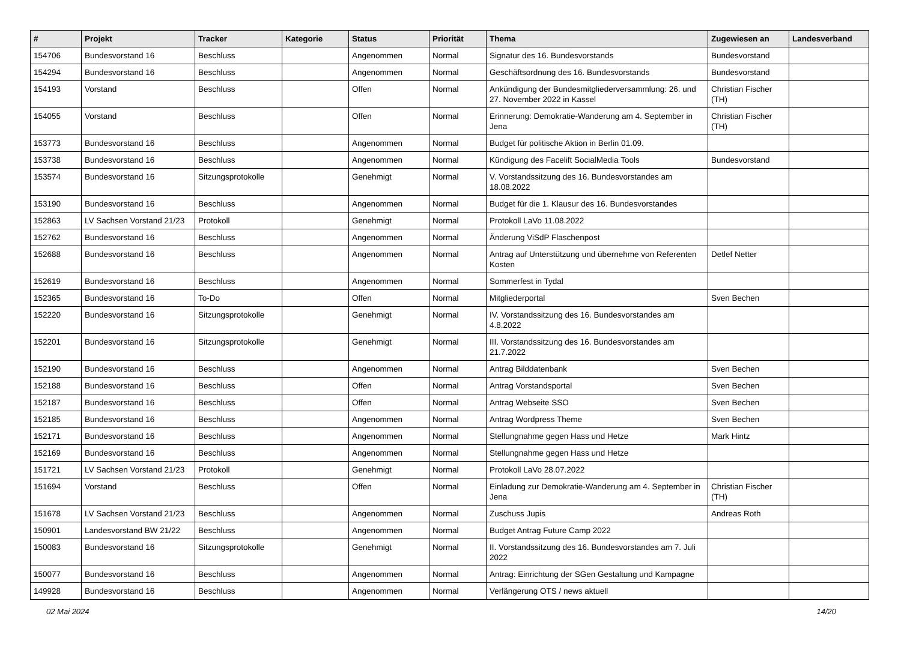| # | Projekt | Tracker | Kategorie | Status | Priorität | Thema | Zugewiesen an | Landesverband |
| --- | --- | --- | --- | --- | --- | --- | --- | --- |
| 154706 | Bundesvorstand 16 | Beschluss | | Angenommen | Normal | Signatur des 16. Bundesvorstands | Bundesvorstand | |
| 154294 | Bundesvorstand 16 | Beschluss | | Angenommen | Normal | Geschäftsordnung des 16. Bundesvorstands | Bundesvorstand | |
| 154193 | Vorstand | Beschluss | | Offen | Normal | Ankündigung der Bundesmitgliederversammlung: 26. und 27. November 2022 in Kassel | Christian Fischer (TH) | |
| 154055 | Vorstand | Beschluss | | Offen | Normal | Erinnerung: Demokratie-Wanderung am 4. September in Jena | Christian Fischer (TH) | |
| 153773 | Bundesvorstand 16 | Beschluss | | Angenommen | Normal | Budget für politische Aktion in Berlin 01.09. | | |
| 153738 | Bundesvorstand 16 | Beschluss | | Angenommen | Normal | Kündigung des Facelift SocialMedia Tools | Bundesvorstand | |
| 153574 | Bundesvorstand 16 | Sitzungsprotokolle | | Genehmigt | Normal | V. Vorstandssitzung des 16. Bundesvorstandes am 18.08.2022 | | |
| 153190 | Bundesvorstand 16 | Beschluss | | Angenommen | Normal | Budget für die 1. Klausur des 16. Bundesvorstandes | | |
| 152863 | LV Sachsen Vorstand 21/23 | Protokoll | | Genehmigt | Normal | Protokoll LaVo 11.08.2022 | | |
| 152762 | Bundesvorstand 16 | Beschluss | | Angenommen | Normal | Änderung ViSdP Flaschenpost | | |
| 152688 | Bundesvorstand 16 | Beschluss | | Angenommen | Normal | Antrag auf Unterstützung und übernehme von Referenten Kosten | Detlef Netter | |
| 152619 | Bundesvorstand 16 | Beschluss | | Angenommen | Normal | Sommerfest in Tydal | | |
| 152365 | Bundesvorstand 16 | To-Do | | Offen | Normal | Mitgliederportal | Sven Bechen | |
| 152220 | Bundesvorstand 16 | Sitzungsprotokolle | | Genehmigt | Normal | IV. Vorstandssitzung des 16. Bundesvorstandes am 4.8.2022 | | |
| 152201 | Bundesvorstand 16 | Sitzungsprotokolle | | Genehmigt | Normal | III. Vorstandssitzung des 16. Bundesvorstandes am 21.7.2022 | | |
| 152190 | Bundesvorstand 16 | Beschluss | | Angenommen | Normal | Antrag Bilddatenbank | Sven Bechen | |
| 152188 | Bundesvorstand 16 | Beschluss | | Offen | Normal | Antrag Vorstandsportal | Sven Bechen | |
| 152187 | Bundesvorstand 16 | Beschluss | | Offen | Normal | Antrag Webseite SSO | Sven Bechen | |
| 152185 | Bundesvorstand 16 | Beschluss | | Angenommen | Normal | Antrag Wordpress Theme | Sven Bechen | |
| 152171 | Bundesvorstand 16 | Beschluss | | Angenommen | Normal | Stellungnahme gegen Hass und Hetze | Mark Hintz | |
| 152169 | Bundesvorstand 16 | Beschluss | | Angenommen | Normal | Stellungnahme gegen Hass und Hetze | | |
| 151721 | LV Sachsen Vorstand 21/23 | Protokoll | | Genehmigt | Normal | Protokoll LaVo 28.07.2022 | | |
| 151694 | Vorstand | Beschluss | | Offen | Normal | Einladung zur Demokratie-Wanderung am 4. September in Jena | Christian Fischer (TH) | |
| 151678 | LV Sachsen Vorstand 21/23 | Beschluss | | Angenommen | Normal | Zuschuss Jupis | Andreas Roth | |
| 150901 | Landesvorstand BW 21/22 | Beschluss | | Angenommen | Normal | Budget Antrag Future Camp 2022 | | |
| 150083 | Bundesvorstand 16 | Sitzungsprotokolle | | Genehmigt | Normal | II. Vorstandssitzung des 16. Bundesvorstandes am 7. Juli 2022 | | |
| 150077 | Bundesvorstand 16 | Beschluss | | Angenommen | Normal | Antrag: Einrichtung der SGen Gestaltung und Kampagne | | |
| 149928 | Bundesvorstand 16 | Beschluss | | Angenommen | Normal | Verlängerung OTS / news aktuell | | |
02 Mai 2024 14/20